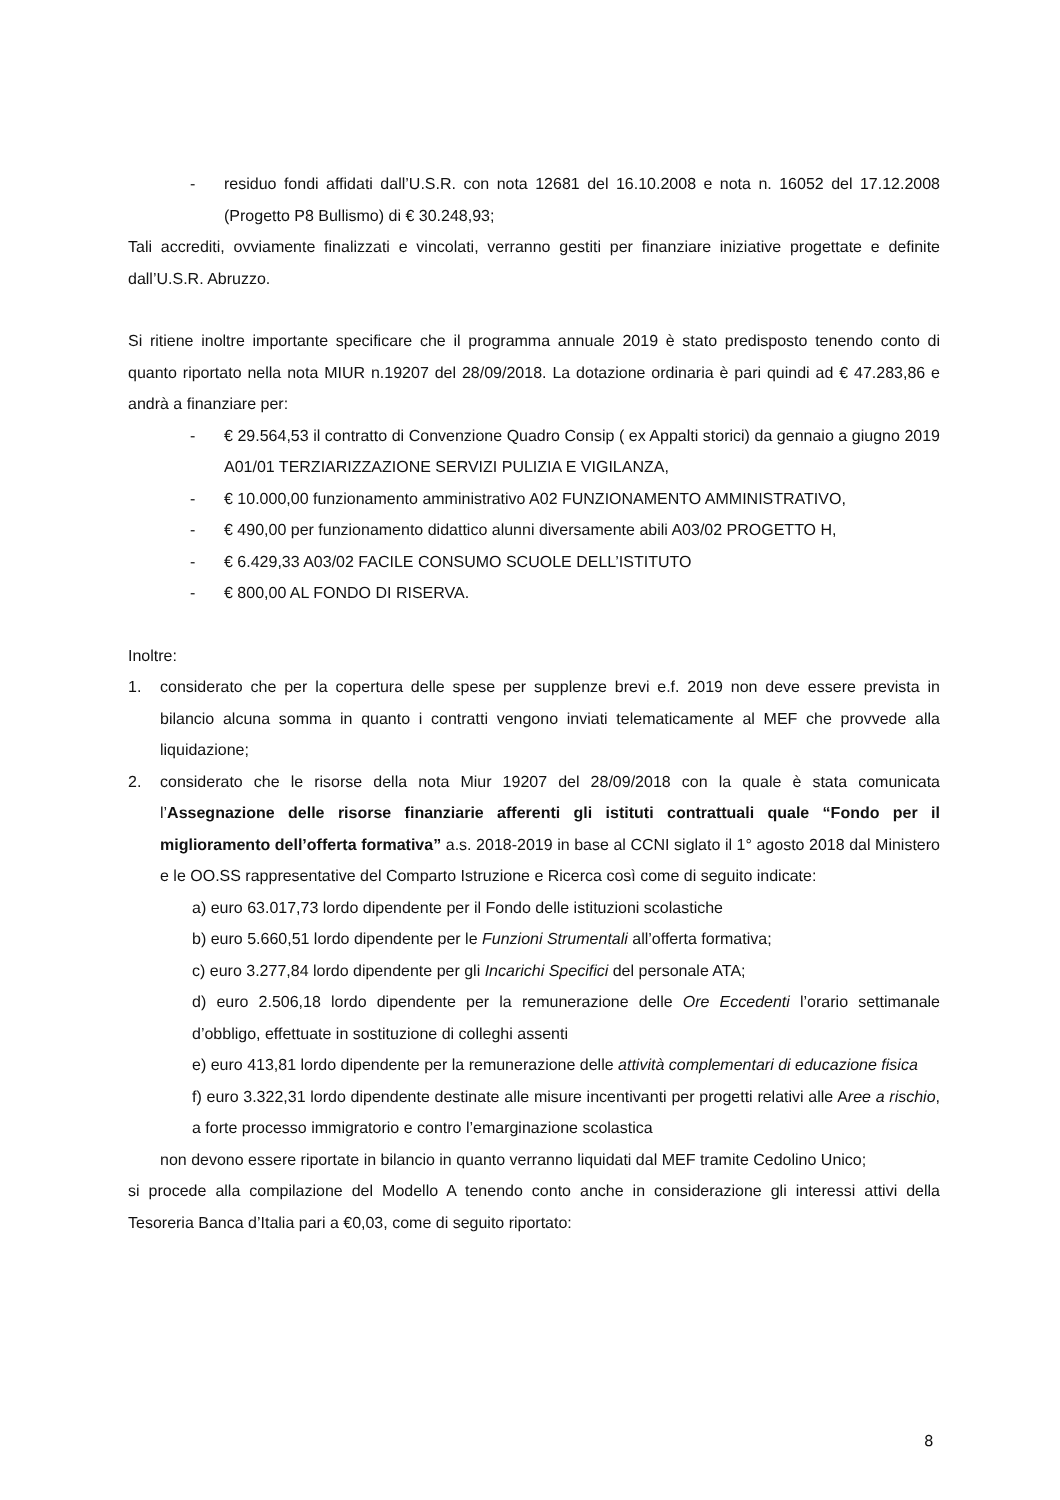- residuo fondi affidati dall’U.S.R. con nota 12681 del 16.10.2008 e nota n. 16052 del 17.12.2008 (Progetto P8 Bullismo) di € 30.248,93;
Tali accrediti, ovviamente finalizzati e vincolati, verranno gestiti per finanziare iniziative progettate e definite dall’U.S.R. Abruzzo.
Si ritiene inoltre importante specificare che il programma annuale 2019 è stato predisposto tenendo conto di quanto riportato nella nota MIUR n.19207 del 28/09/2018. La dotazione ordinaria è pari quindi ad € 47.283,86 e andrà a finanziare per:
- € 29.564,53 il contratto di Convenzione Quadro Consip ( ex Appalti storici) da gennaio a giugno 2019 A01/01 TERZIARIZZAZIONE SERVIZI PULIZIA E VIGILANZA,
- € 10.000,00 funzionamento amministrativo A02 FUNZIONAMENTO AMMINISTRATIVO,
- € 490,00 per funzionamento didattico alunni diversamente abili A03/02 PROGETTO H,
- € 6.429,33 A03/02 FACILE CONSUMO SCUOLE DELL’ISTITUTO
- € 800,00 AL FONDO DI RISERVA.
Inoltre:
1. considerato che per la copertura delle spese per supplenze brevi e.f. 2019 non deve essere prevista in bilancio alcuna somma in quanto i contratti vengono inviati telematicamente al MEF che provvede alla liquidazione;
2. considerato che le risorse della nota Miur 19207 del 28/09/2018 con la quale è stata comunicata l’Assegnazione delle risorse finanziarie afferenti gli istituti contrattuali quale “Fondo per il miglioramento dell’offerta formativa” a.s. 2018-2019 in base al CCNI siglato il 1° agosto 2018 dal Ministero e le OO.SS rappresentative del Comparto Istruzione e Ricerca così come di seguito indicate:
a) euro 63.017,73 lordo dipendente per il Fondo delle istituzioni scolastiche
b) euro 5.660,51 lordo dipendente per le Funzioni Strumentali all’offerta formativa;
c) euro 3.277,84 lordo dipendente per gli Incarichi Specifici del personale ATA;
d) euro 2.506,18 lordo dipendente per la remunerazione delle Ore Eccedenti l’orario settimanale d’obbligo, effettuate in sostituzione di colleghi assenti
e) euro 413,81 lordo dipendente per la remunerazione delle attività complementari di educazione fisica
f) euro 3.322,31 lordo dipendente destinate alle misure incentivanti per progetti relativi alle Aree a rischio, a forte processo immigratorio e contro l’emarginazione scolastica
non devono essere riportate in bilancio in quanto verranno liquidati dal MEF tramite Cedolino Unico;
si procede alla compilazione del Modello A tenendo conto anche in considerazione gli interessi attivi della Tesoreria Banca d’Italia pari a €0,03, come di seguito riportato:
8